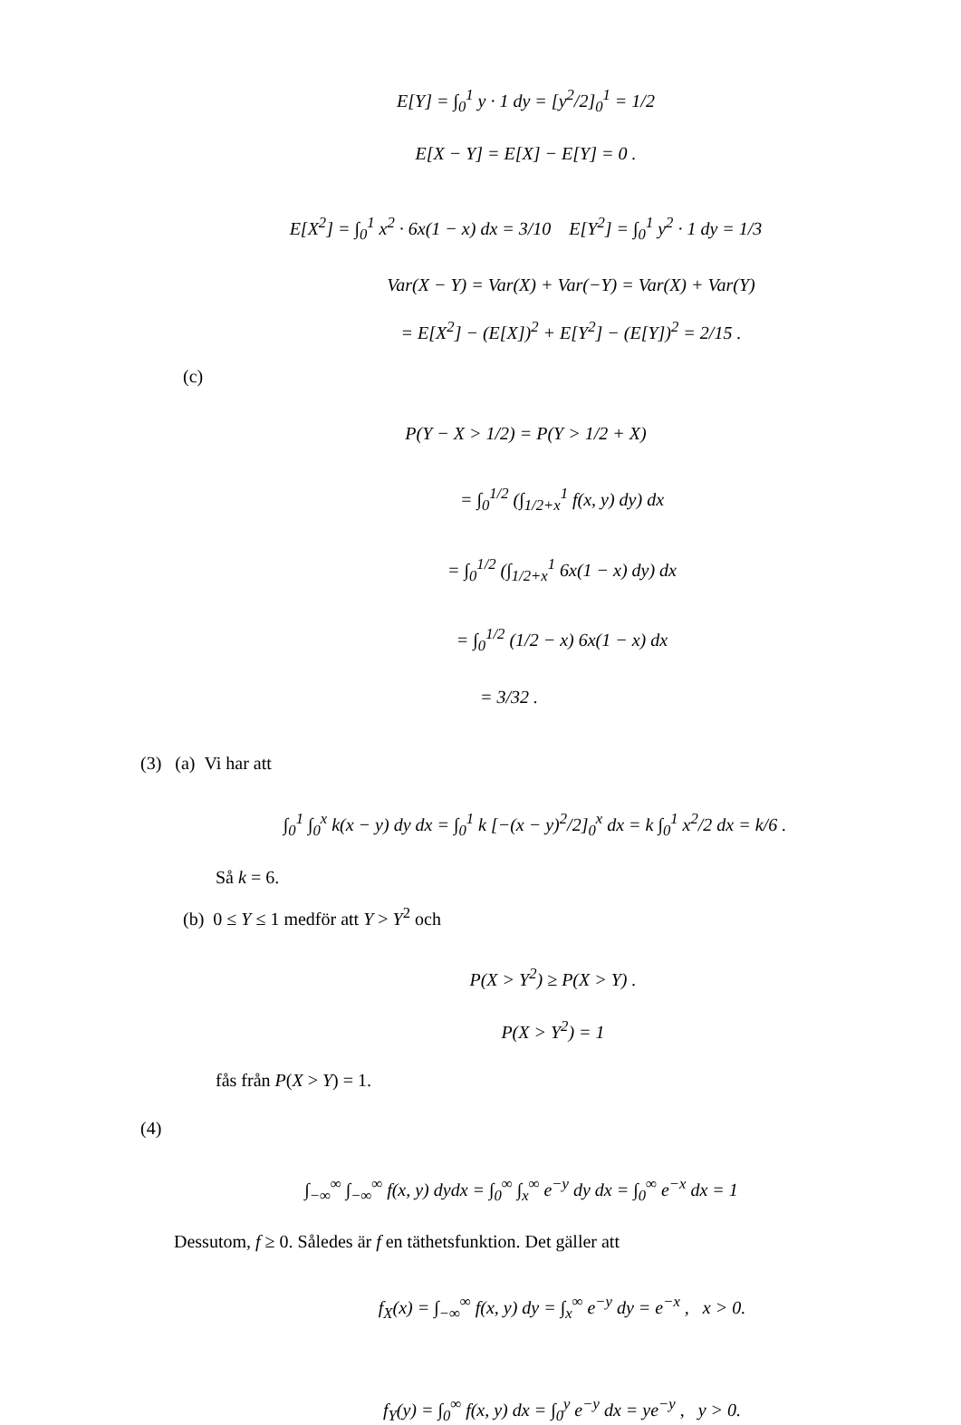E[Y] = ∫<sub>0</sub><sup>1</sup> y · 1 dy = [y<sup>2</sup>/2]<sub>0</sub><sup>1</sup> = 1/2
E[X − Y] = E[X] − E[Y] = 0 .
E[X<sup>2</sup>] = ∫<sub>0</sub><sup>1</sup> x<sup>2</sup> · 6x(1 − x) dx = 3/10 E[Y<sup>2</sup>] = ∫<sub>0</sub><sup>1</sup> y<sup>2</sup> · 1 dy = 1/3
Var(X − Y) = Var(X) + Var(−Y) = Var(X) + Var(Y)
= E[X<sup>2</sup>] − (E[X])<sup>2</sup> + E[Y<sup>2</sup>] − (E[Y])<sup>2</sup> = 2/15 .
(c)
P(Y − X > 1/2) = P(Y > 1/2 + X)
= ∫<sub>0</sub><sup>1/2</sup> (∫<sub>1/2+x</sub><sup>1</sup> f(x, y) dy) dx
= ∫<sub>0</sub><sup>1/2</sup> (∫<sub>1/2+x</sub><sup>1</sup> 6x(1 − x) dy) dx
= ∫<sub>0</sub><sup>1/2</sup> (1/2 − x) 6x(1 − x) dx
= 3/32 .
(3) (a) Vi har att
∫<sub>0</sub><sup>1</sup> ∫<sub>0</sub><sup>x</sup> k(x − y) dy dx = ∫<sub>0</sub><sup>1</sup> k [−(x − y)<sup>2</sup>/2]<sub>0</sub><sup>x</sup> dx = k ∫<sub>0</sub><sup>1</sup> x<sup>2</sup>/2 dx = k/6 .
Så k = 6.
(b) 0 ≤ Y ≤ 1 medför att Y > Y<sup>2</sup> och
P(X > Y<sup>2</sup>) ≥ P(X > Y) .
P(X > Y<sup>2</sup>) = 1
fås från P(X > Y) = 1.
(4)
∫<sub>−∞</sub><sup>∞</sup> ∫<sub>−∞</sub><sup>∞</sup> f(x, y) dydx = ∫<sub>0</sub><sup>∞</sup> ∫<sub>x</sub><sup>∞</sup> e<sup>−y</sup> dy dx = ∫<sub>0</sub><sup>∞</sup> e<sup>−x</sup> dx = 1
Dessutom, f ≥ 0. Således är f en täthetsfunktion. Det gäller att
f<sub>X</sub>(x) = ∫<sub>−∞</sub><sup>∞</sup> f(x, y) dy = ∫<sub>x</sub><sup>∞</sup> e<sup>−y</sup> dy = e<sup>−x</sup> , x > 0.
f<sub>Y</sub>(y) = ∫<sub>0</sub><sup>∞</sup> f(x, y) dx = ∫<sub>0</sub><sup>y</sup> e<sup>−y</sup> dx = ye<sup>−y</sup> , y > 0.